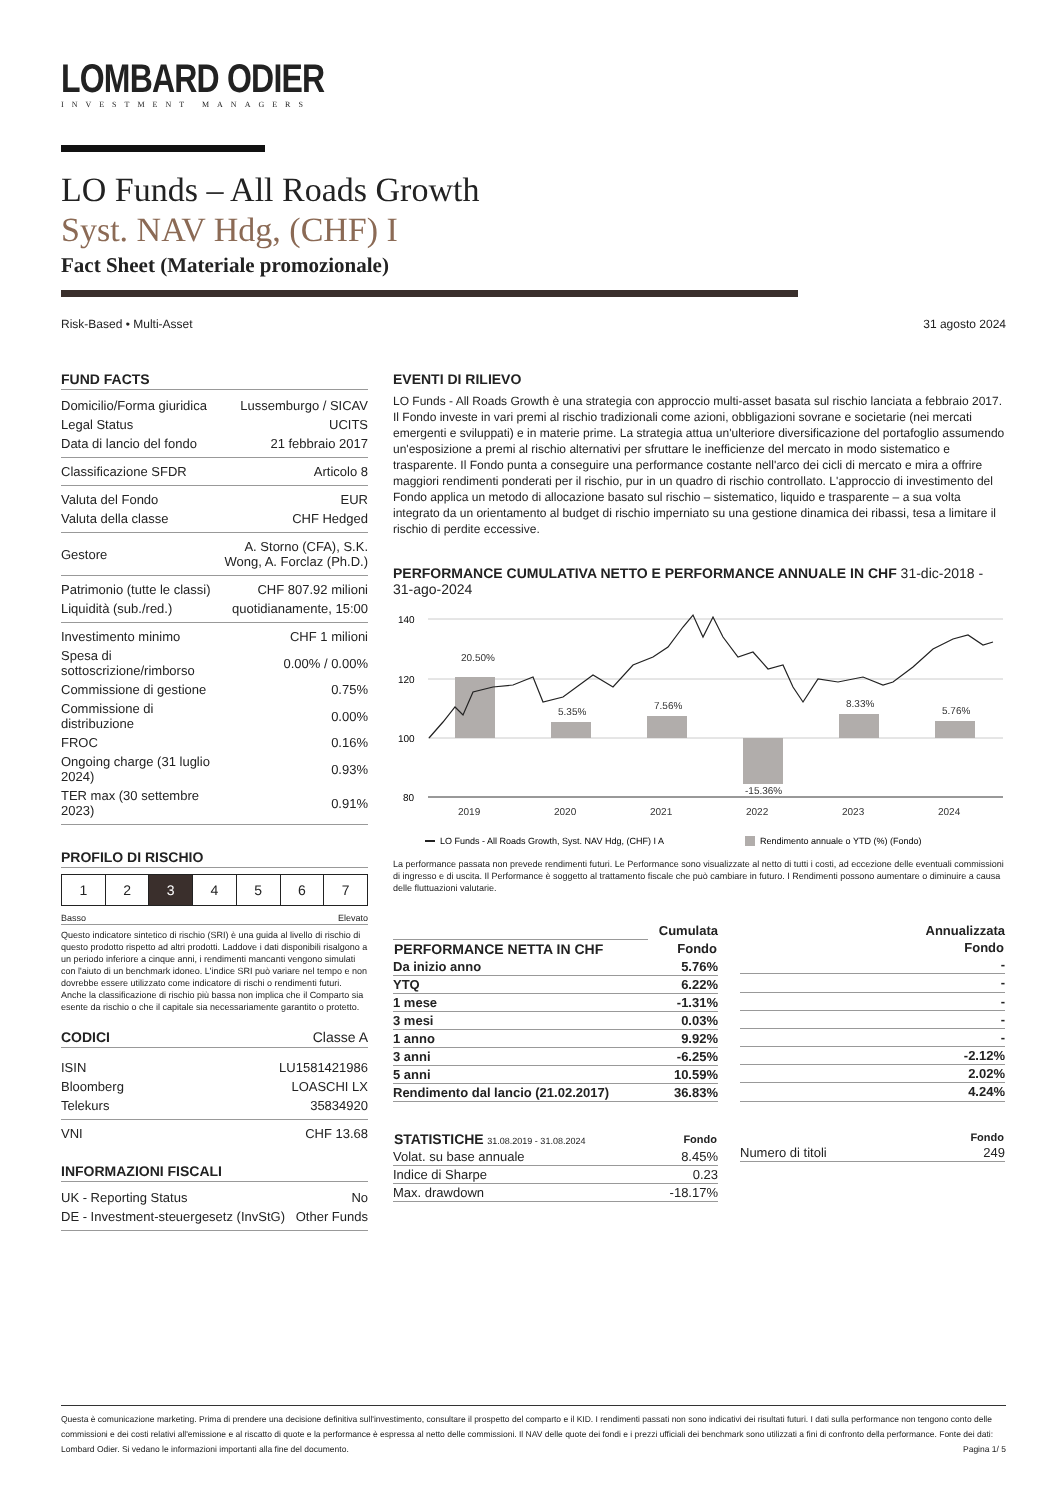LOMBARD ODIER
INVESTMENT MANAGERS
LO Funds – All Roads Growth
Syst. NAV Hdg, (CHF) I
Fact Sheet (Materiale promozionale)
Risk-Based • Multi-Asset 31 agosto 2024
FUND FACTS
| Domicilio/Forma giuridica | Lussemburgo / SICAV |
| Legal Status | UCITS |
| Data di lancio del fondo | 21 febbraio 2017 |
| Classificazione SFDR | Articolo 8 |
| Valuta del Fondo | EUR |
| Valuta della classe | CHF Hedged |
| Gestore | A. Storno (CFA), S.K. Wong, A. Forclaz (Ph.D.) |
| Patrimonio (tutte le classi) | CHF 807.92 milioni |
| Liquidità (sub./red.) | quotidianamente, 15:00 |
| Investimento minimo | CHF 1 milioni |
| Spesa di sottoscrizione/rimborso | 0.00% / 0.00% |
| Commissione di gestione | 0.75% |
| Commissione di distribuzione | 0.00% |
| FROC | 0.16% |
| Ongoing charge (31 luglio 2024) | 0.93% |
| TER max (30 settembre 2023) | 0.91% |
PROFILO DI RISCHIO
| 1 | 2 | 3 | 4 | 5 | 6 | 7 |
Basso Elevato
Questo indicatore sintetico di rischio (SRI) è una guida al livello di rischio di questo prodotto rispetto ad altri prodotti. Laddove i dati disponibili risalgono a un periodo inferiore a cinque anni, i rendimenti mancanti vengono simulati con l'aiuto di un benchmark idoneo. L'indice SRI può variare nel tempo e non dovrebbe essere utilizzato come indicatore di rischi o rendimenti futuri. Anche la classificazione di rischio più bassa non implica che il Comparto sia esente da rischio o che il capitale sia necessariamente garantito o protetto.
CODICI Classe A
| ISIN | LU1581421986 |
| Bloomberg | LOASCHI LX |
| Telekurs | 35834920 |
| VNI | CHF 13.68 |
INFORMAZIONI FISCALI
| UK - Reporting Status | No |
| DE - Investment-steuergesetz (InvStG) | Other Funds |
EVENTI DI RILIEVO
LO Funds - All Roads Growth è una strategia con approccio multi-asset basata sul rischio lanciata a febbraio 2017. Il Fondo investe in vari premi al rischio tradizionali come azioni, obbligazioni sovrane e societarie (nei mercati emergenti e sviluppati) e in materie prime. La strategia attua un'ulteriore diversificazione del portafoglio assumendo un'esposizione a premi al rischio alternativi per sfruttare le inefficienze del mercato in modo sistematico e trasparente. Il Fondo punta a conseguire una performance costante nell'arco dei cicli di mercato e mira a offrire maggiori rendimenti ponderati per il rischio, pur in un quadro di rischio controllato. L'approccio di investimento del Fondo applica un metodo di allocazione basato sul rischio – sistematico, liquido e trasparente – a sua volta integrato da un orientamento al budget di rischio imperniato su una gestione dinamica dei ribassi, tesa a limitare il rischio di perdite eccessive.
PERFORMANCE CUMULATIVA NETTO E PERFORMANCE ANNUALE IN CHF 31-dic-2018 - 31-ago-2024
140
120
100
80
20.50%
5.35%
7.56%
-15.36%
8.33%
5.76%
2019
2020
2021
2022
2023
2024
LO Funds - All Roads Growth, Syst. NAV Hdg, (CHF) I A
Rendimento annuale o YTD (%) (Fondo)
La performance passata non prevede rendimenti futuri. Le Performance sono visualizzate al netto di tutti i costi, ad eccezione delle eventuali commissioni di ingresso e di uscita. Il Performance è soggetto al trattamento fiscale che può cambiare in futuro. I Rendimenti possono aumentare o diminuire a causa delle fluttuazioni valutarie.
| | Cumulata |
| PERFORMANCE NETTA IN CHF | Fondo |
| Da inizio anno | 5.76% |
| YTQ | 6.22% |
| 1 mese | -1.31% |
| 3 mesi | 0.03% |
| 1 anno | 9.92% |
| 3 anni | -6.25% |
| 5 anni | 10.59% |
| Rendimento dal lancio (21.02.2017) | 36.83% |
| Annualizzata |
| Fondo |
| - |
| - |
| - |
| - |
| - |
| -2.12% |
| 2.02% |
| 4.24% |
| STATISTICHE 31.08.2019 - 31.08.2024 | Fondo |
| --- | --- |
| Volat. su base annuale | 8.45% |
| Indice di Sharpe | 0.23 |
| Max. drawdown | -18.17% |
| | Fondo |
| --- | --- |
| Numero di titoli | 249 |
Questa è comunicazione marketing. Prima di prendere una decisione definitiva sull'investimento, consultare il prospetto del comparto e il KID. I rendimenti passati non sono indicativi dei risultati futuri. I dati sulla performance non tengono conto delle commissioni e dei costi relativi all'emissione e al riscatto di quote e la performance è espressa al netto delle commissioni. Il NAV delle quote dei fondi e i prezzi ufficiali dei benchmark sono utilizzati a fini di confronto della performance. Fonte dei dati: Lombard Odier. Si vedano le informazioni importanti alla fine del documento. Pagina 1/ 5